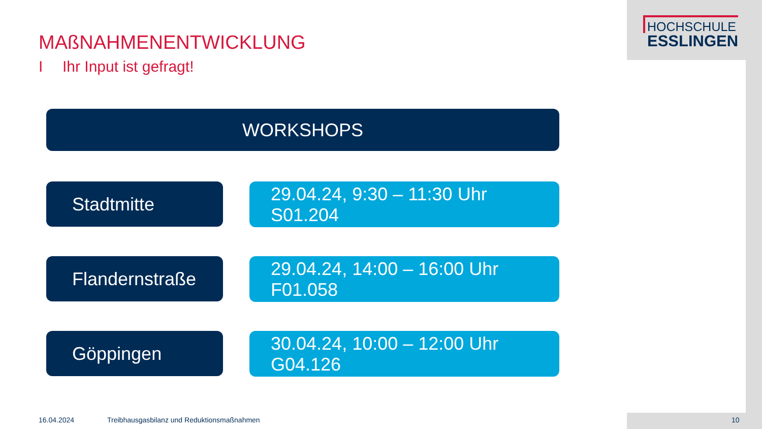HOCHSCHULE
ESSLINGEN
MAßNAHMENENTWICKLUNG
I Ihr Input ist gefragt!
WORKSHOPS
Stadtmitte
29.04.24, 9:30 – 11:30 Uhr
S01.204
Flandernstraße
29.04.24, 14:00 – 16:00 Uhr
F01.058
Göppingen
30.04.24, 10:00 – 12:00 Uhr
G04.126
16.04.2024
Treibhausgasbilanz und Reduktionsmaßnahmen
10